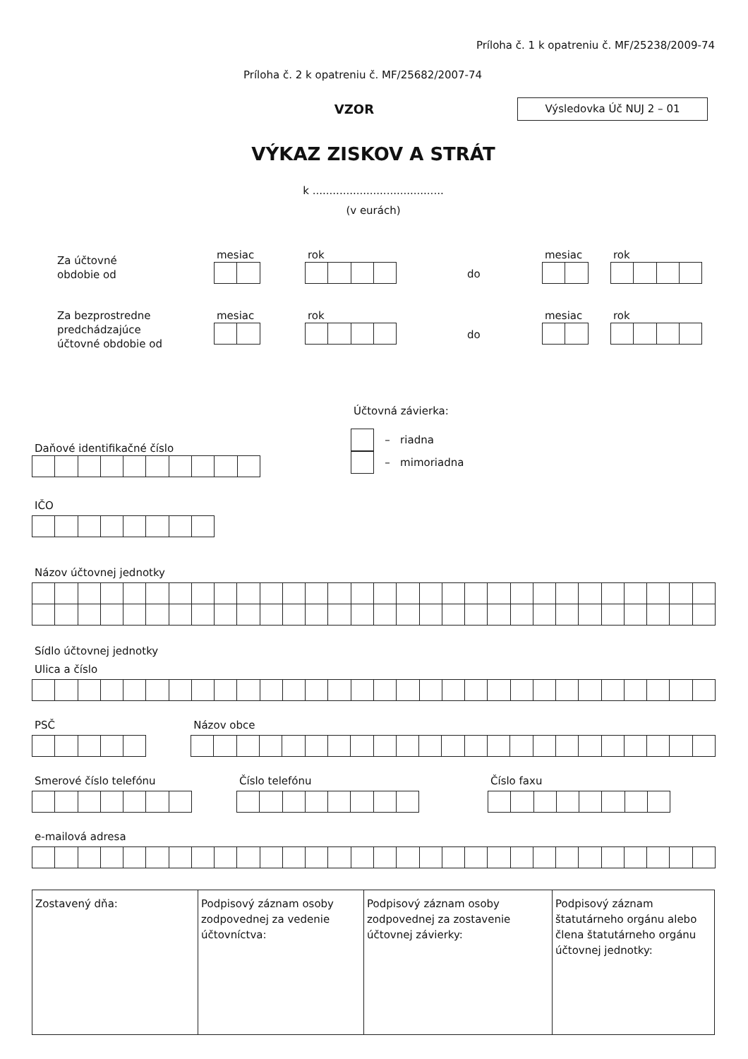Príloha č. 1 k opatreniu č. MF/25238/2009-74
Príloha č. 2 k opatreniu č. MF/25682/2007-74
VZOR
Výsledovka Úč NUJ 2 – 01
VÝKAZ ZISKOV A STRÁT
k .......................................
(v eurách)
Za účtovné
obdobie od
mesiac rok
do
mesiac rok
Za bezprostredne
predchádzajúce
účtovné obdobie od
mesiac rok
do
mesiac rok
Daňové identifikačné číslo
Účtovná závierka:
– riadna
– mimoriadna
IČO
Názov účtovnej jednotky
Sídlo účtovnej jednotky
Ulica a číslo
PSČ Názov obce
Smerové číslo telefónu Číslo telefónu Číslo faxu
e-mailová adresa
| Zostavený dňa: | Podpisový záznam osoby zodpovednej za vedenie účtovníctva: | Podpisový záznam osoby zodpovednej za zostavenie účtovnej závierky: | Podpisový záznam štatutárneho orgánu alebo člena štatutárneho orgánu účtovnej jednotky: |